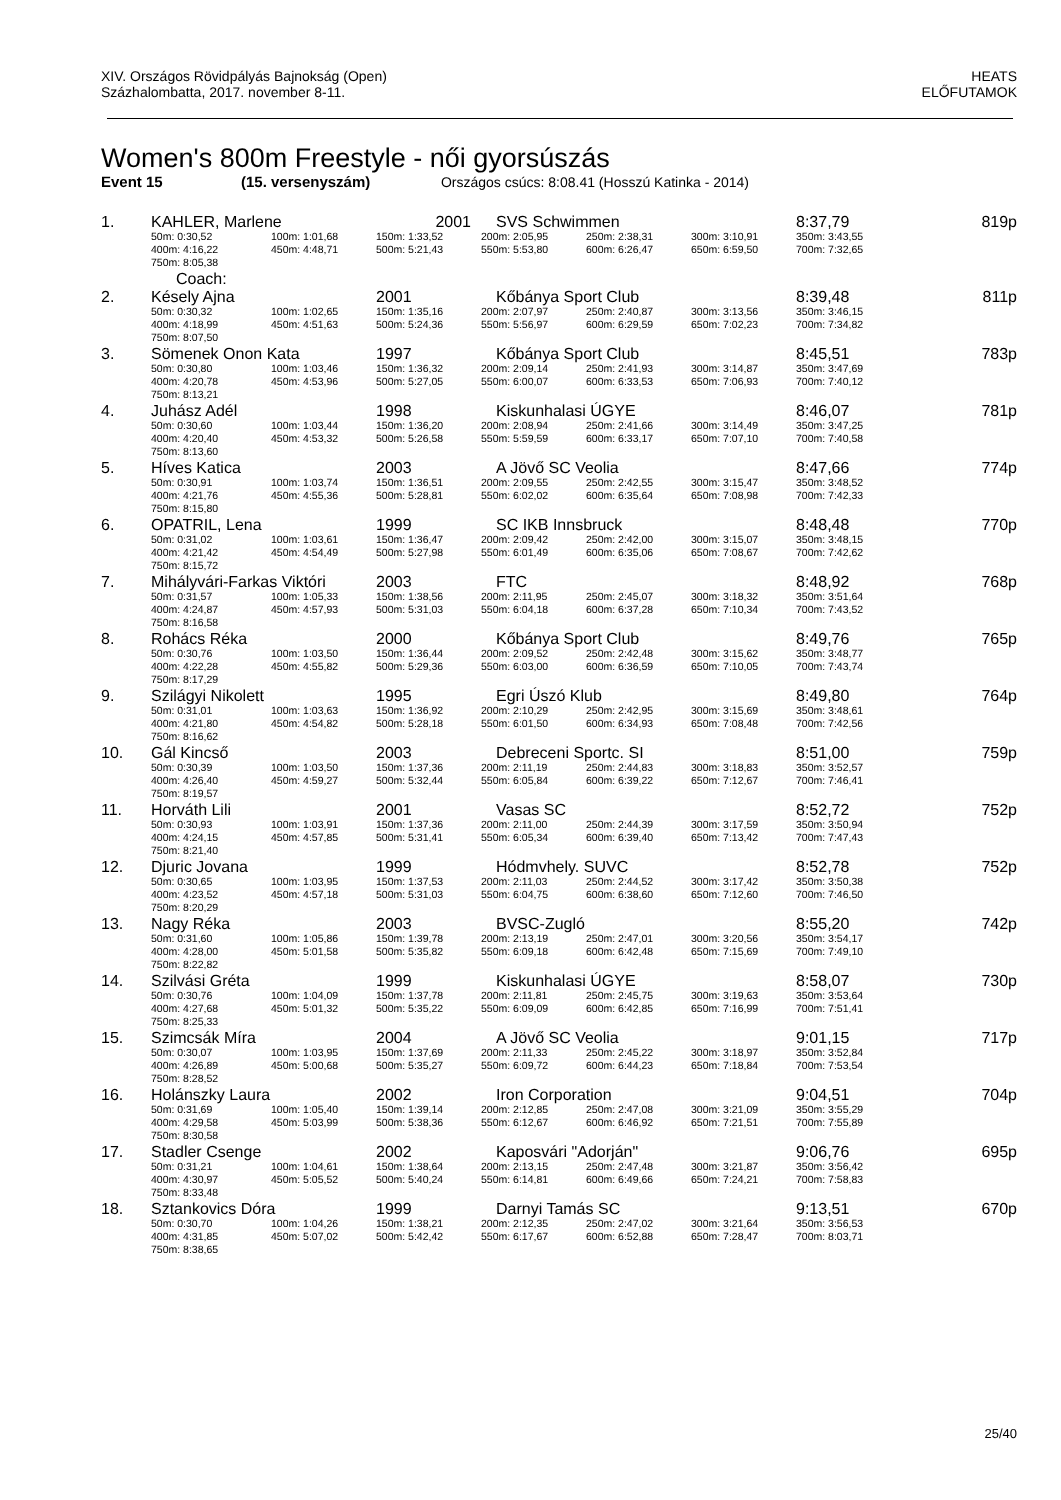XIV. Országos Rövidpályás Bajnokság (Open)
Százhalombatta, 2017. november 8-11.
HEATS
ELŐFUTAMOK
Women's 800m Freestyle - női gyorsúszás
Event 15 (15. versenyszám) Országos csúcs: 8:08.41 (Hosszú Katinka - 2014)
| 1. | KAHLER, Marlene | | 2001 | SVS Schwimmen | | | 8:37,79 | 819p |
| | 50m: 0:30,52 | 100m: 1:01,68 | 150m: 1:33,52 | 200m: 2:05,95 | 250m: 2:38,31 | 300m: 3:10,91 | 350m: 3:43,55 | |
| | 400m: 4:16,22 | 450m: 4:48,71 | 500m: 5:21,43 | 550m: 5:53,80 | 600m: 6:26,47 | 650m: 6:59,50 | 700m: 7:32,65 | |
| | 750m: 8:05,38 | | | | | | | |
| | Coach: | | | | | | | |
| 2. | Késely Ajna | | 2001 | Kőbánya Sport Club | | | 8:39,48 | 811p |
| | 50m: 0:30,32 | 100m: 1:02,65 | 150m: 1:35,16 | 200m: 2:07,97 | 250m: 2:40,87 | 300m: 3:13,56 | 350m: 3:46,15 | |
| | 400m: 4:18,99 | 450m: 4:51,63 | 500m: 5:24,36 | 550m: 5:56,97 | 600m: 6:29,59 | 650m: 7:02,23 | 700m: 7:34,82 | |
| | 750m: 8:07,50 | | | | | | | |
| 3. | Sömenek Onon Kata | | 1997 | Kőbánya Sport Club | | | 8:45,51 | 783p |
| | 50m: 0:30,80 | 100m: 1:03,46 | 150m: 1:36,32 | 200m: 2:09,14 | 250m: 2:41,93 | 300m: 3:14,87 | 350m: 3:47,69 | |
| | 400m: 4:20,78 | 450m: 4:53,96 | 500m: 5:27,05 | 550m: 6:00,07 | 600m: 6:33,53 | 650m: 7:06,93 | 700m: 7:40,12 | |
| | 750m: 8:13,21 | | | | | | | |
| 4. | Juhász Adél | | 1998 | Kiskunhalasi ÚGYE | | | 8:46,07 | 781p |
| | 50m: 0:30,60 | 100m: 1:03,44 | 150m: 1:36,20 | 200m: 2:08,94 | 250m: 2:41,66 | 300m: 3:14,49 | 350m: 3:47,25 | |
| | 400m: 4:20,40 | 450m: 4:53,32 | 500m: 5:26,58 | 550m: 5:59,59 | 600m: 6:33,17 | 650m: 7:07,10 | 700m: 7:40,58 | |
| | 750m: 8:13,60 | | | | | | | |
| 5. | Híves Katica | | 2003 | A Jövő SC Veolia | | | 8:47,66 | 774p |
| | 50m: 0:30,91 | 100m: 1:03,74 | 150m: 1:36,51 | 200m: 2:09,55 | 250m: 2:42,55 | 300m: 3:15,47 | 350m: 3:48,52 | |
| | 400m: 4:21,76 | 450m: 4:55,36 | 500m: 5:28,81 | 550m: 6:02,02 | 600m: 6:35,64 | 650m: 7:08,98 | 700m: 7:42,33 | |
| | 750m: 8:15,80 | | | | | | | |
| 6. | OPATRIL, Lena | | 1999 | SC IKB Innsbruck | | | 8:48,48 | 770p |
| | 50m: 0:31,02 | 100m: 1:03,61 | 150m: 1:36,47 | 200m: 2:09,42 | 250m: 2:42,00 | 300m: 3:15,07 | 350m: 3:48,15 | |
| | 400m: 4:21,42 | 450m: 4:54,49 | 500m: 5:27,98 | 550m: 6:01,49 | 600m: 6:35,06 | 650m: 7:08,67 | 700m: 7:42,62 | |
| | 750m: 8:15,72 | | | | | | | |
| 7. | Mihályvári-Farkas Viktóri | | 2003 | FTC | | | 8:48,92 | 768p |
| | 50m: 0:31,57 | 100m: 1:05,33 | 150m: 1:38,56 | 200m: 2:11,95 | 250m: 2:45,07 | 300m: 3:18,32 | 350m: 3:51,64 | |
| | 400m: 4:24,87 | 450m: 4:57,93 | 500m: 5:31,03 | 550m: 6:04,18 | 600m: 6:37,28 | 650m: 7:10,34 | 700m: 7:43,52 | |
| | 750m: 8:16,58 | | | | | | | |
| 8. | Rohács Réka | | 2000 | Kőbánya Sport Club | | | 8:49,76 | 765p |
| | 50m: 0:30,76 | 100m: 1:03,50 | 150m: 1:36,44 | 200m: 2:09,52 | 250m: 2:42,48 | 300m: 3:15,62 | 350m: 3:48,77 | |
| | 400m: 4:22,28 | 450m: 4:55,82 | 500m: 5:29,36 | 550m: 6:03,00 | 600m: 6:36,59 | 650m: 7:10,05 | 700m: 7:43,74 | |
| | 750m: 8:17,29 | | | | | | | |
| 9. | Szilágyi Nikolett | | 1995 | Egri Úszó Klub | | | 8:49,80 | 764p |
| | 50m: 0:31,01 | 100m: 1:03,63 | 150m: 1:36,92 | 200m: 2:10,29 | 250m: 2:42,95 | 300m: 3:15,69 | 350m: 3:48,61 | |
| | 400m: 4:21,80 | 450m: 4:54,82 | 500m: 5:28,18 | 550m: 6:01,50 | 600m: 6:34,93 | 650m: 7:08,48 | 700m: 7:42,56 | |
| | 750m: 8:16,62 | | | | | | | |
| 10. | Gál Kincső | | 2003 | Debreceni Sportc. SI | | | 8:51,00 | 759p |
| | 50m: 0:30,39 | 100m: 1:03,50 | 150m: 1:37,36 | 200m: 2:11,19 | 250m: 2:44,83 | 300m: 3:18,83 | 350m: 3:52,57 | |
| | 400m: 4:26,40 | 450m: 4:59,27 | 500m: 5:32,44 | 550m: 6:05,84 | 600m: 6:39,22 | 650m: 7:12,67 | 700m: 7:46,41 | |
| | 750m: 8:19,57 | | | | | | | |
| 11. | Horváth Lili | | 2001 | Vasas SC | | | 8:52,72 | 752p |
| | 50m: 0:30,93 | 100m: 1:03,91 | 150m: 1:37,36 | 200m: 2:11,00 | 250m: 2:44,39 | 300m: 3:17,59 | 350m: 3:50,94 | |
| | 400m: 4:24,15 | 450m: 4:57,85 | 500m: 5:31,41 | 550m: 6:05,34 | 600m: 6:39,40 | 650m: 7:13,42 | 700m: 7:47,43 | |
| | 750m: 8:21,40 | | | | | | | |
| 12. | Djuric Jovana | | 1999 | Hódmvhely. SUVC | | | 8:52,78 | 752p |
| | 50m: 0:30,65 | 100m: 1:03,95 | 150m: 1:37,53 | 200m: 2:11,03 | 250m: 2:44,52 | 300m: 3:17,42 | 350m: 3:50,38 | |
| | 400m: 4:23,52 | 450m: 4:57,18 | 500m: 5:31,03 | 550m: 6:04,75 | 600m: 6:38,60 | 650m: 7:12,60 | 700m: 7:46,50 | |
| | 750m: 8:20,29 | | | | | | | |
| 13. | Nagy Réka | | 2003 | BVSC-Zugló | | | 8:55,20 | 742p |
| | 50m: 0:31,60 | 100m: 1:05,86 | 150m: 1:39,78 | 200m: 2:13,19 | 250m: 2:47,01 | 300m: 3:20,56 | 350m: 3:54,17 | |
| | 400m: 4:28,00 | 450m: 5:01,58 | 500m: 5:35,82 | 550m: 6:09,18 | 600m: 6:42,48 | 650m: 7:15,69 | 700m: 7:49,10 | |
| | 750m: 8:22,82 | | | | | | | |
| 14. | Szilvási Gréta | | 1999 | Kiskunhalasi ÚGYE | | | 8:58,07 | 730p |
| | 50m: 0:30,76 | 100m: 1:04,09 | 150m: 1:37,78 | 200m: 2:11,81 | 250m: 2:45,75 | 300m: 3:19,63 | 350m: 3:53,64 | |
| | 400m: 4:27,68 | 450m: 5:01,32 | 500m: 5:35,22 | 550m: 6:09,09 | 600m: 6:42,85 | 650m: 7:16,99 | 700m: 7:51,41 | |
| | 750m: 8:25,33 | | | | | | | |
| 15. | Szimcsák Míra | | 2004 | A Jövő SC Veolia | | | 9:01,15 | 717p |
| | 50m: 0:30,07 | 100m: 1:03,95 | 150m: 1:37,69 | 200m: 2:11,33 | 250m: 2:45,22 | 300m: 3:18,97 | 350m: 3:52,84 | |
| | 400m: 4:26,89 | 450m: 5:00,68 | 500m: 5:35,27 | 550m: 6:09,72 | 600m: 6:44,23 | 650m: 7:18,84 | 700m: 7:53,54 | |
| | 750m: 8:28,52 | | | | | | | |
| 16. | Holánszky Laura | | 2002 | Iron Corporation | | | 9:04,51 | 704p |
| | 50m: 0:31,69 | 100m: 1:05,40 | 150m: 1:39,14 | 200m: 2:12,85 | 250m: 2:47,08 | 300m: 3:21,09 | 350m: 3:55,29 | |
| | 400m: 4:29,58 | 450m: 5:03,99 | 500m: 5:38,36 | 550m: 6:12,67 | 600m: 6:46,92 | 650m: 7:21,51 | 700m: 7:55,89 | |
| | 750m: 8:30,58 | | | | | | | |
| 17. | Stadler Csenge | | 2002 | Kaposvári "Adorján" | | | 9:06,76 | 695p |
| | 50m: 0:31,21 | 100m: 1:04,61 | 150m: 1:38,64 | 200m: 2:13,15 | 250m: 2:47,48 | 300m: 3:21,87 | 350m: 3:56,42 | |
| | 400m: 4:30,97 | 450m: 5:05,52 | 500m: 5:40,24 | 550m: 6:14,81 | 600m: 6:49,66 | 650m: 7:24,21 | 700m: 7:58,83 | |
| | 750m: 8:33,48 | | | | | | | |
| 18. | Sztankovics Dóra | | 1999 | Darnyi Tamás SC | | | 9:13,51 | 670p |
| | 50m: 0:30,70 | 100m: 1:04,26 | 150m: 1:38,21 | 200m: 2:12,35 | 250m: 2:47,02 | 300m: 3:21,64 | 350m: 3:56,53 | |
| | 400m: 4:31,85 | 450m: 5:07,02 | 500m: 5:42,42 | 550m: 6:17,67 | 600m: 6:52,88 | 650m: 7:28,47 | 700m: 8:03,71 | |
| | 750m: 8:38,65 | | | | | | | |
25/40